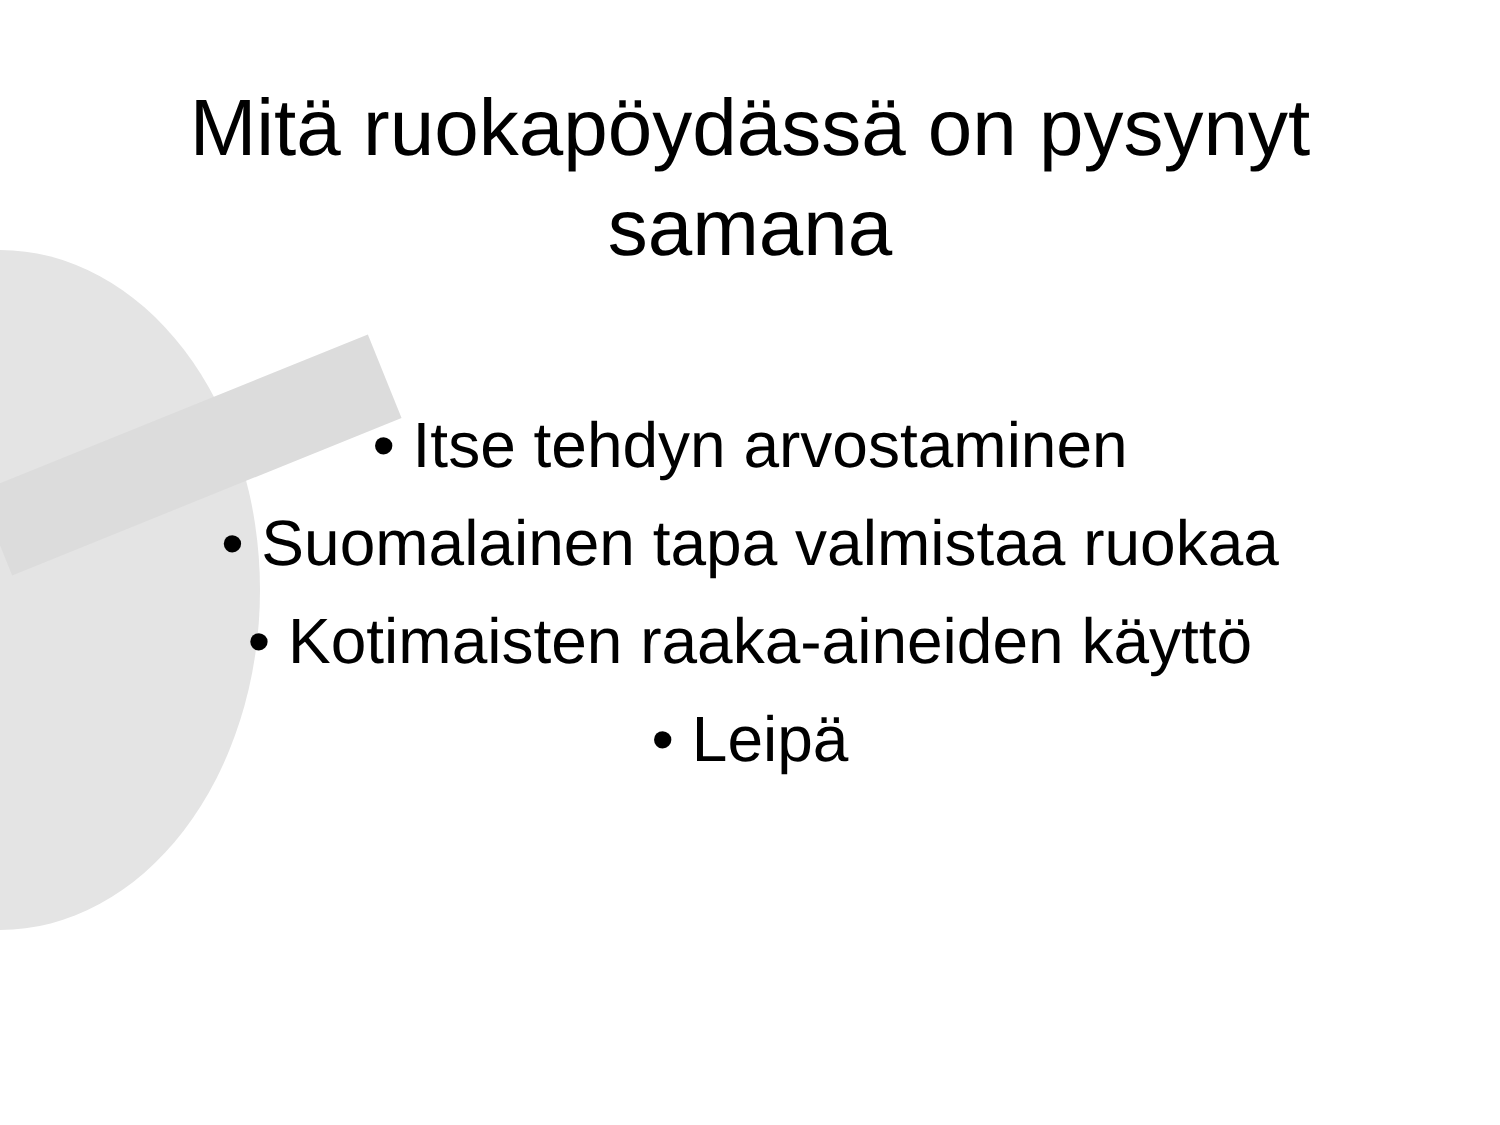Mitä ruokapöydässä on pysynyt
samana
• Itse tehdyn arvostaminen
• Suomalainen tapa valmistaa ruokaa
• Kotimaisten raaka-aineiden käyttö
• Leipä